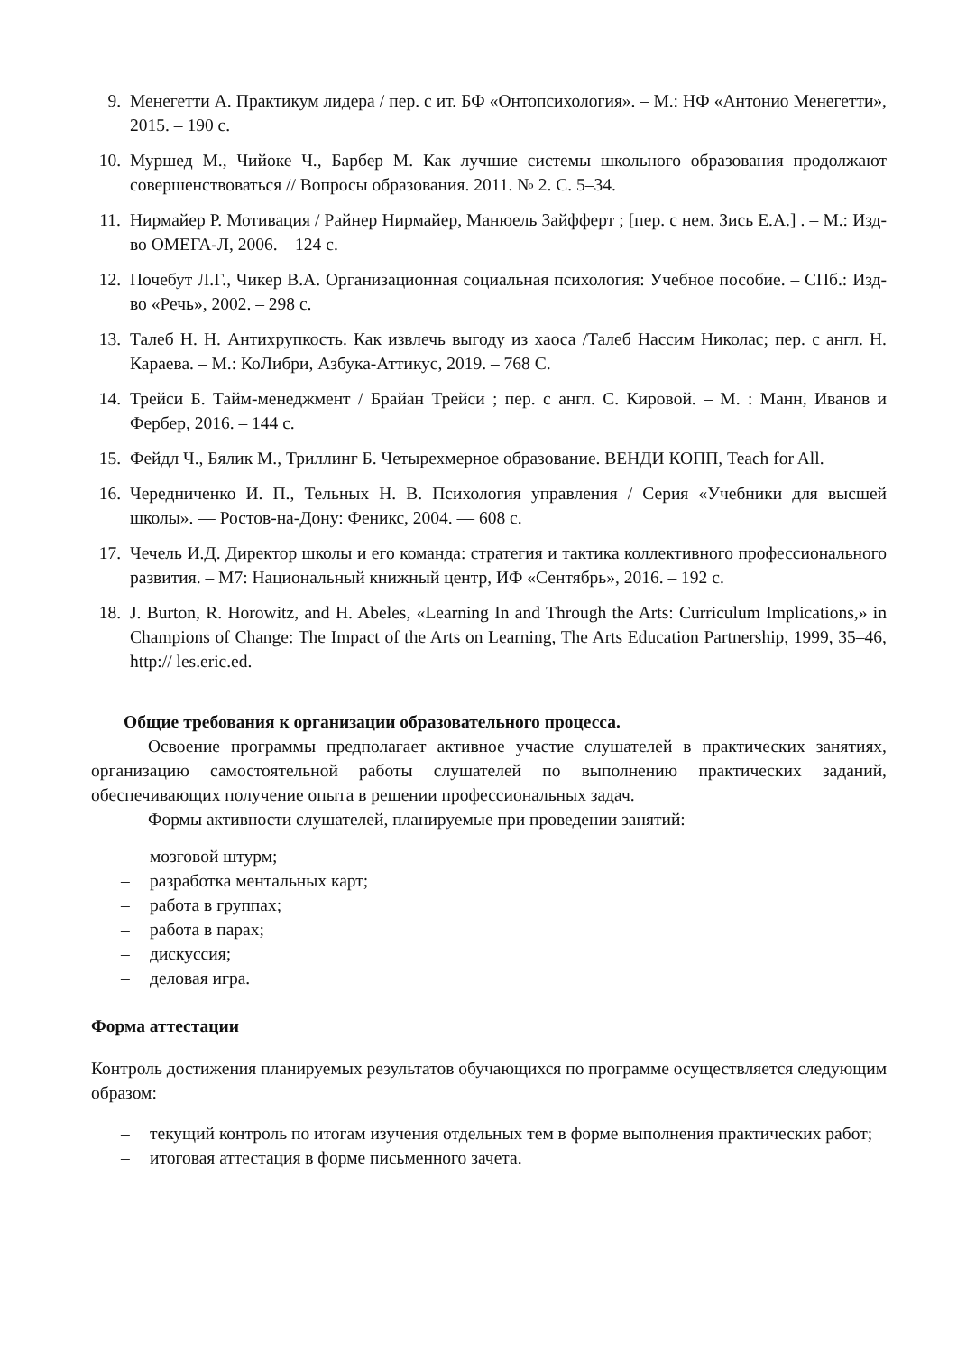9. Менегетти А. Практикум лидера / пер. с ит. БФ «Онтопсихология». – М.: НФ «Антонио Менегетти», 2015. – 190 с.
10. Муршед М., Чийоке Ч., Барбер М. Как лучшие системы школьного образования продолжают совершенствоваться // Вопросы образования. 2011. № 2. С. 5–34.
11. Нирмайер Р. Мотивация / Райнер Нирмайер, Манюель Зайфферт ; [пер. с нем. Зись Е.А.] . – М.: Изд-во ОМЕГА-Л, 2006. – 124 с.
12. Почебут Л.Г., Чикер В.А. Организационная социальная психология: Учебное пособие. – СПб.: Изд-во «Речь», 2002. – 298 с.
13. Талеб Н. Н. Антихрупкость. Как извлечь выгоду из хаоса /Талеб Нассим Николас; пер. с англ. Н. Караева. – М.: КоЛибри, Азбука-Аттикус, 2019. – 768 С.
14. Трейси Б. Тайм-менеджмент / Брайан Трейси ; пер. с англ. С. Кировой. – М. : Манн, Иванов и Фербер, 2016. – 144 с.
15. Фейдл Ч., Бялик М., Триллинг Б. Четырехмерное образование. ВЕНДИ КОПП, Teach for All.
16. Чередниченко И. П., Тельных Н. В. Психология управления / Серия «Учебники для высшей школы». — Ростов-на-Дону: Феникс, 2004. — 608 с.
17. Чечель И.Д. Директор школы и его команда: стратегия и тактика коллективного профессионального развития. – М7: Национальный книжный центр, ИФ «Сентябрь», 2016. – 192 с.
18. J. Burton, R. Horowitz, and H. Abeles, «Learning In and Through the Arts: Curriculum Implications,» in Champions of Change: The Impact of the Arts on Learning, The Arts Education Partnership, 1999, 35–46, http:// les.eric.ed.
Общие требования к организации образовательного процесса.
Освоение программы предполагает активное участие слушателей в практических занятиях, организацию самостоятельной работы слушателей по выполнению практических заданий, обеспечивающих получение опыта в решении профессиональных задач.
Формы активности слушателей, планируемые при проведении занятий:
– мозговой штурм;
– разработка ментальных карт;
– работа в группах;
– работа в парах;
– дискуссия;
– деловая игра.
Форма аттестации
Контроль достижения планируемых результатов обучающихся по программе осуществляется следующим образом:
– текущий контроль по итогам изучения отдельных тем в форме выполнения практических работ;
– итоговая аттестация в форме письменного зачета.